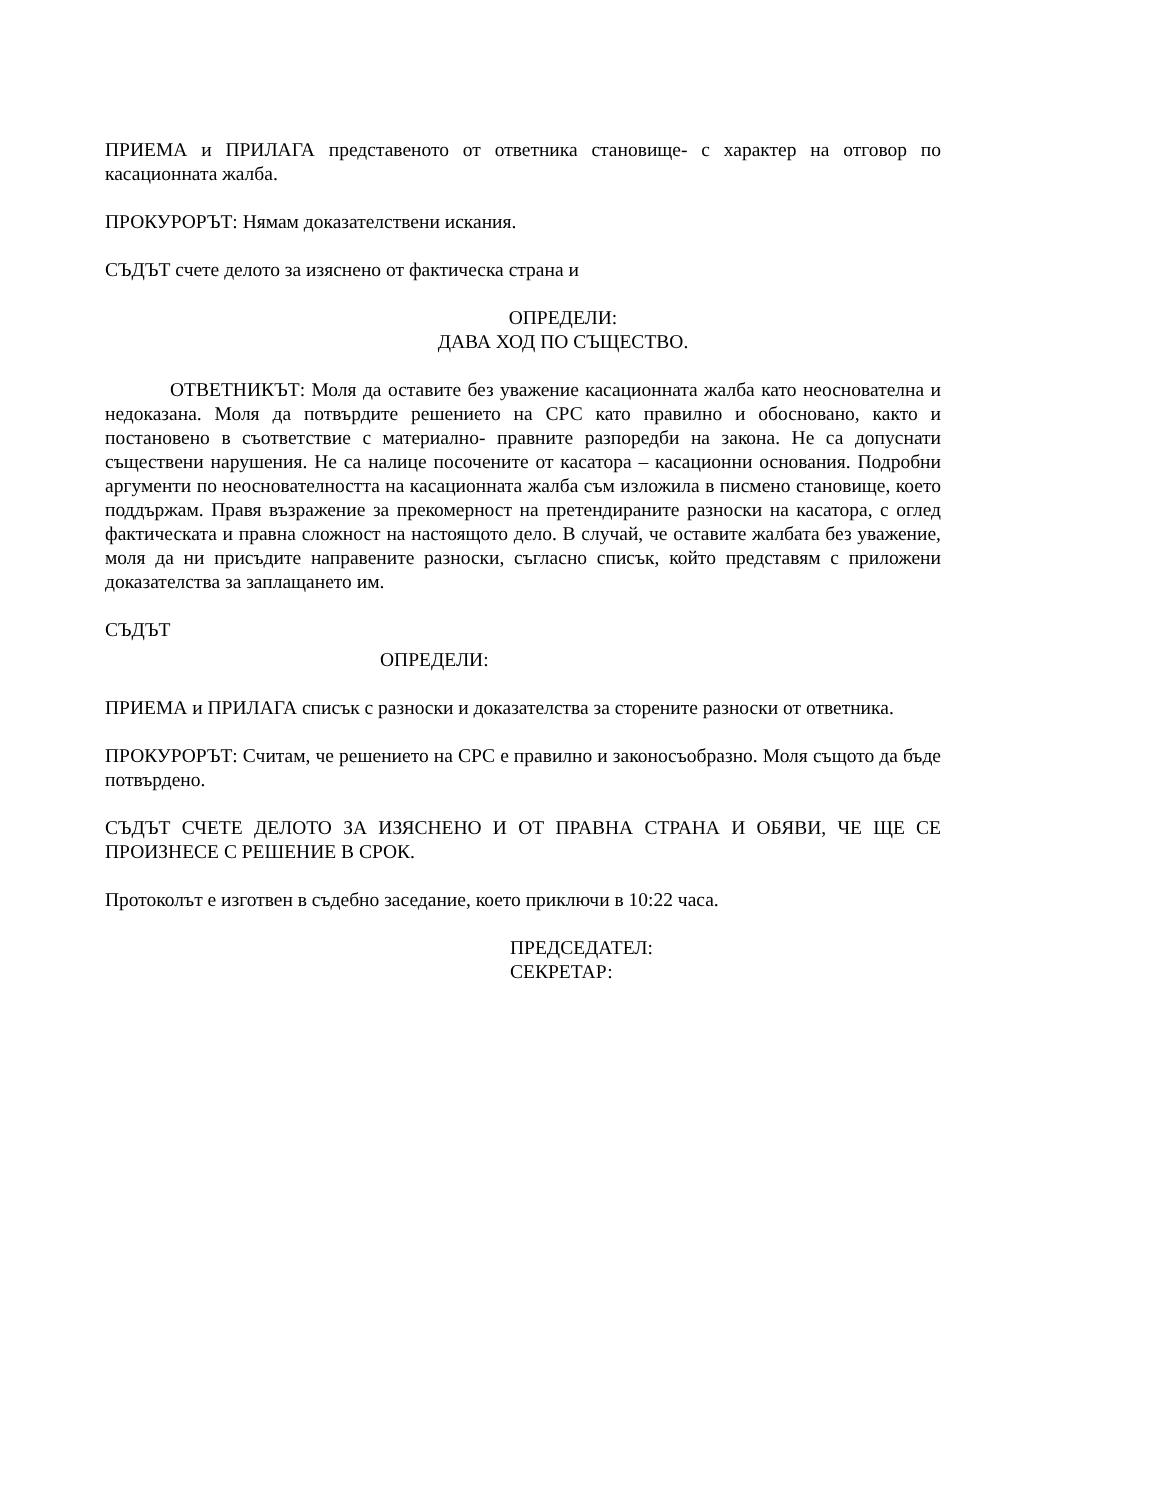ПРИЕМА и ПРИЛАГА представеното от ответника становище- с характер на отговор по касационната жалба.
ПРОКУРОРЪТ: Нямам доказателствени искания.
СЪДЪТ счете делото за изяснено от фактическа страна и
ОПРЕДЕЛИ:
ДАВА ХОД ПО СЪЩЕСТВО.
ОТВЕТНИКЪТ: Моля да оставите без уважение касационната жалба като неоснователна и недоказана. Моля да потвърдите решението на СРС като правилно и обосновано, както и постановено в съответствие с материално- правните разпоредби на закона. Не са допуснати съществени нарушения. Не са налице посочените от касатора – касационни основания. Подробни аргументи по неоснователността на касационната жалба съм изложила в писмено становище, което поддържам. Правя възражение за прекомерност на претендираните разноски на касатора, с оглед фактическата и правна сложност на настоящото дело. В случай, че оставите жалбата без уважение, моля да ни присъдите направените разноски, съгласно списък, който представям с приложени доказателства за заплащането им.
СЪДЪТ
ОПРЕДЕЛИ:
ПРИЕМА и ПРИЛАГА списък с разноски и доказателства за сторените разноски от ответника.
ПРОКУРОРЪТ: Считам, че решението на СРС е правилно и законосъобразно. Моля същото да бъде потвърдено.
СЪДЪТ СЧЕТЕ ДЕЛОТО ЗА ИЗЯСНЕНО И ОТ ПРАВНА СТРАНА И ОБЯВИ, ЧЕ ЩЕ СЕ ПРОИЗНЕСЕ С РЕШЕНИЕ В СРОК.
Протоколът е изготвен в съдебно заседание, което приключи в 10:22 часа.
ПРЕДСЕДАТЕЛ:
СЕКРЕТАР: